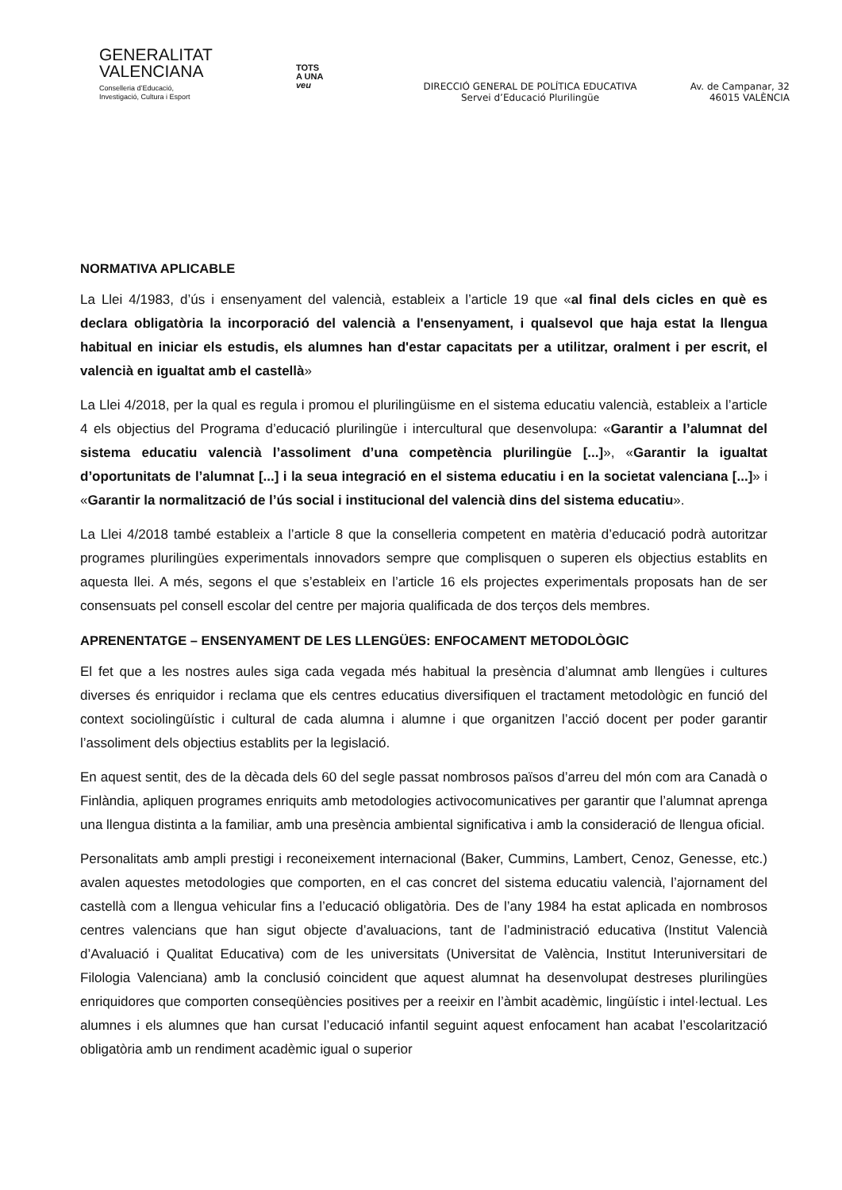GENERALITAT
VALENCIANA
Conselleria d’Educació,
Investigació, Cultura i Esport
TOTS
A UNA
veu
DIRECCIÓ GENERAL DE POLÍTICA EDUCATIVA
Servei d’Educació Plurilingüe
Av. de Campanar, 32
46015 VALÈNCIA
NORMATIVA APLICABLE
La Llei 4/1983, d’ús i ensenyament del valencià, estableix a l’article 19 que «al final dels cicles en què es declara obligatòria la incorporació del valencià a l'ensenyament, i qualsevol que haja estat la llengua habitual en iniciar els estudis, els alumnes han d'estar capacitats per a utilitzar, oralment i per escrit, el valencià en igualtat amb el castellà»
La Llei 4/2018, per la qual es regula i promou el plurilingüisme en el sistema educatiu valencià, estableix a l’article 4 els objectius del Programa d’educació plurilingüe i intercultural que desenvolupa: «Garantir a l’alumnat del sistema educatiu valencià l’assoliment d’una competència plurilingüe [...]», «Garantir la igualtat d’oportunitats de l’alumnat [...] i la seua integració en el sistema educatiu i en la societat valenciana [...]» i «Garantir la normalització de l’ús social i institucional del valencià dins del sistema educatiu».
La Llei 4/2018 també estableix a l’article 8 que la conselleria competent en matèria d’educació podrà autoritzar programes plurilingües experimentals innovadors sempre que complisquen o superen els objectius establits en aquesta llei. A més, segons el que s’estableix en l’article 16 els projectes experimentals proposats han de ser consensuats pel consell escolar del centre per majoria qualificada de dos terços dels membres.
APRENENTATGE – ENSENYAMENT DE LES LLENGÜES: ENFOCAMENT METODOLÒGIC
El fet que a les nostres aules siga cada vegada més habitual la presència d’alumnat amb llengües i cultures diverses és enriquidor i reclama que els centres educatius diversifiquen el tractament metodològic en funció del context sociolingüístic i cultural de cada alumna i alumne i que organitzen l’acció docent per poder garantir l’assoliment dels objectius establits per la legislació.
En aquest sentit, des de la dècada dels 60 del segle passat nombrosos països d’arreu del món com ara Canadà o Finlàndia, apliquen programes enriquits amb metodologies activocomunicatives per garantir que l’alumnat aprenga una llengua distinta a la familiar, amb una presència ambiental significativa i amb la consideració de llengua oficial.
Personalitats amb ampli prestigi i reconeixement internacional (Baker, Cummins, Lambert, Cenoz, Genesse, etc.) avalen aquestes metodologies que comporten, en el cas concret del sistema educatiu valencià, l’ajornament del castellà com a llengua vehicular fins a l’educació obligatòria. Des de l’any 1984 ha estat aplicada en nombrosos centres valencians que han sigut objecte d’avaluacions, tant de l’administració educativa (Institut Valencià d’Avaluació i Qualitat Educativa) com de les universitats (Universitat de València, Institut Interuniversitari de Filologia Valenciana) amb la conclusió coincident que aquest alumnat ha desenvolupat destreses plurilingües enriquidores que comporten conseqüències positives per a reeixir en l’àmbit acadèmic, lingüístic i intel·lectual. Les alumnes i els alumnes que han cursat l’educació infantil seguint aquest enfocament han acabat l’escolarització obligatòria amb un rendiment acadèmic igual o superior